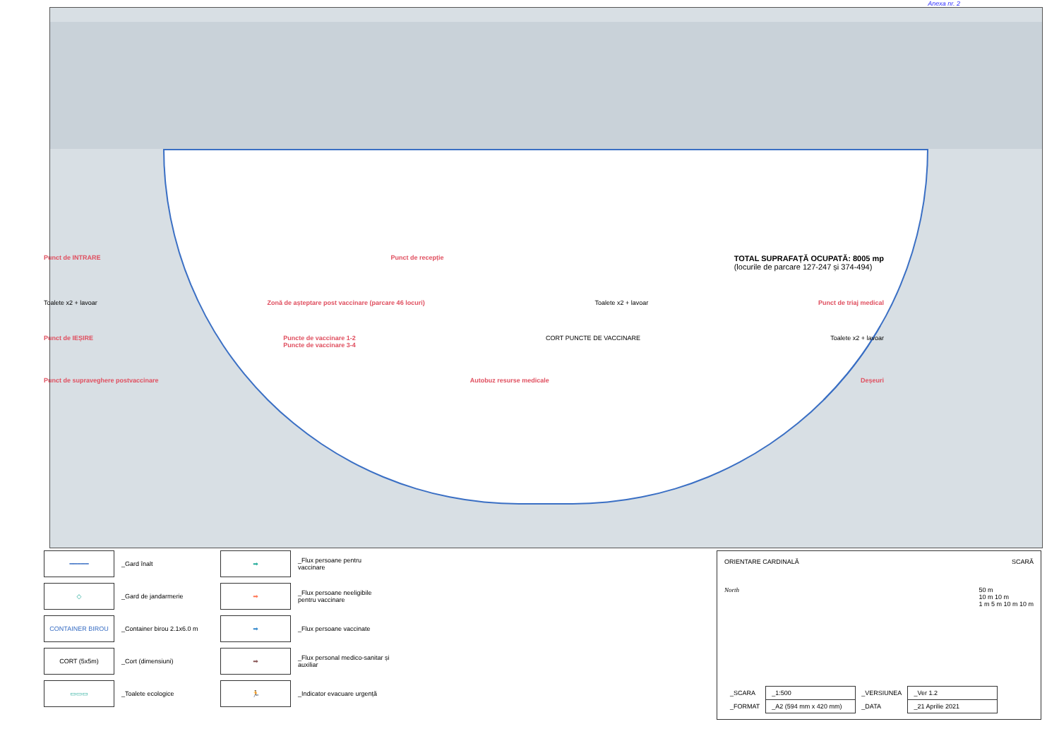Anexa nr. 2
Punct de INTRARE Punct de recepție TOTAL SUPRAFAȚĂ OCUPATĂ: 8005 mp
(locurile de parcare 127-247 și 374-494)
Toalete x2 + lavoar Zonă de așteptare post vaccinare (parcare 46 locuri) Toalete x2 + lavoar Punct de triaj medical
Punct de IEȘIRE Puncte de vaccinare 1-2
Puncte de vaccinare 3-4 CORT PUNCTE DE VACCINARE Toalete x2 + lavoar
Punct de supraveghere postvaccinare Autobuz resurse medicale Deșeuri
━━━━━
_Gard înalt
➡
_Flux persoane pentru vaccinare
◇
_Gard de jandarmerie
➡
_Flux persoane neeligibile pentru vaccinare
CONTAINER BIROU
_Container birou 2.1x6.0 m
➡
_Flux persoane vaccinate
CORT (5x5m)
_Cort (dimensiuni)
➡
_Flux personal medico-sanitar și auxiliar
▭▭▭
_Toalete ecologice
🏃
_Indicator evacuare urgență
ORIENTARE CARDINALĂ SCARĂ
North 50 m
10 m 10 m
1 m 5 m 10 m 10 m
| _SCARA | _1:500 | _VERSIUNEA | _Ver 1.2 |
| _FORMAT | _A2 (594 mm x 420 mm) | _DATA | _21 Aprilie 2021 |